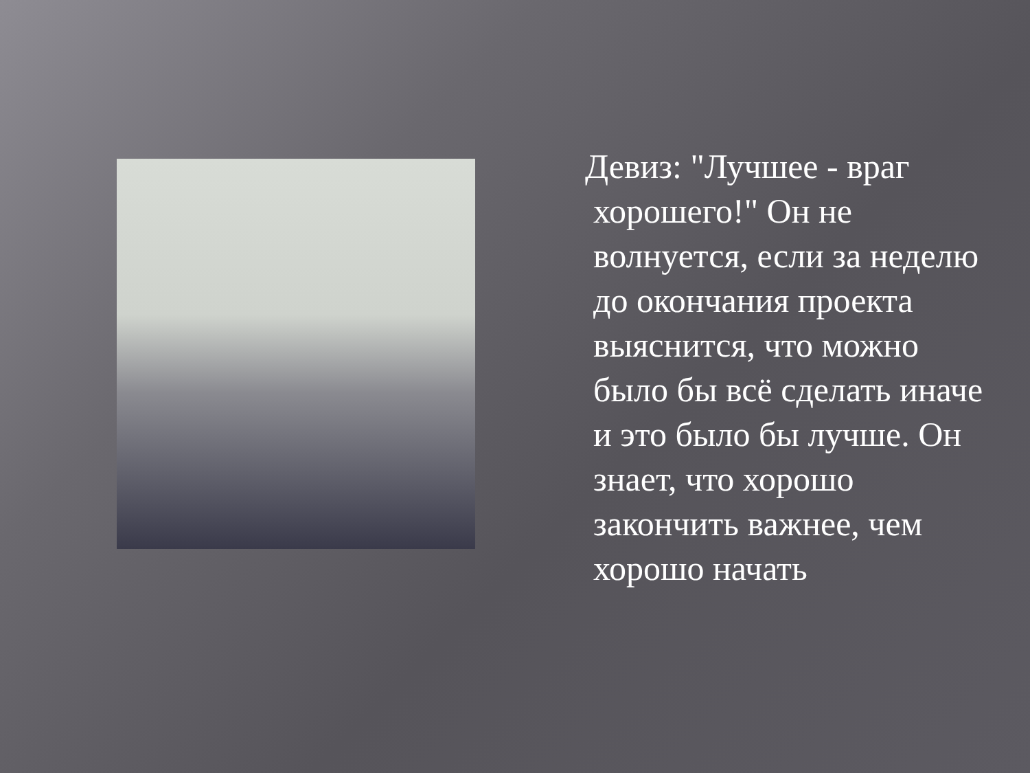Девиз: "Лучшее - враг хорошего!" Он не волнуется, если за неделю до окончания проекта выяснится, что можно было бы всё сделать иначе и это было бы лучше. Он знает, что хорошо закончить важнее, чем хорошо начать